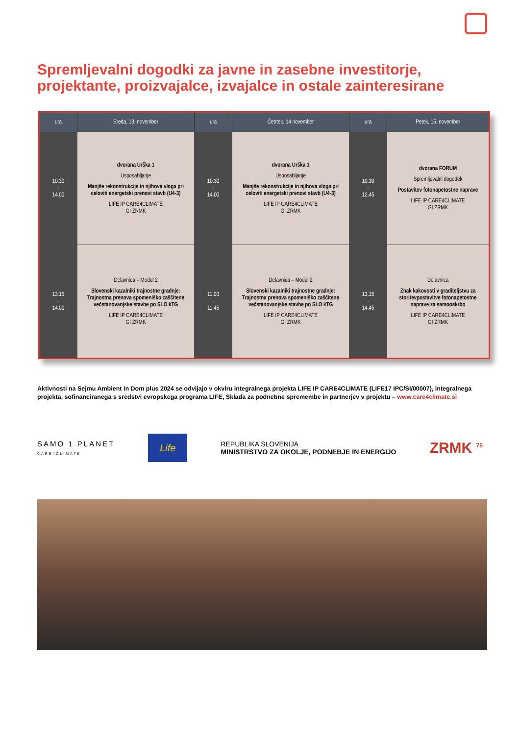Spremljevalni dogodki za javne in zasebne investitorje,
projektante, proizvajalce, izvajalce in ostale zainteresirane
| ura | Sreda, 13. november | ura | Četrtek, 14 november | ura | Petek, 15. november |
| --- | --- | --- | --- | --- | --- |
| 10.30 - 14.00 | dvorana Urška 1 Usposabljanje Manjše rekonstrukcije in njihova vloga pri celoviti energetski prenovi stavb (U4-3) LIFE IP CARE4CLIMATE GI ZRMK | 10.30 - 14.00 | dvorana Urška 1 Usposabljanje Manjše rekonstrukcije in njihova vloga pri celoviti energetski prenovi stavb (U4-3) LIFE IP CARE4CLIMATE GI ZRMK | 10.30 - 12.45 | dvorana FORUM Spremljevalni dogodek Postavitev fotonapetostne naprave LIFE IP CARE4CLIMATE GI ZRMK |
| 13.15 - 14.00 | Delavnica – Modul 2 Slovenski kazalniki trajnostne gradnje: Trajnostna prenova spomeniško zaščitene večstanovanjske stavbe po SLO kTG LIFE IP CARE4CLIMATE GI ZRMK | 11.00 - 11.45 | Delavnica – Modul 2 Slovenski kazalniki trajnostne gradnje: Trajnostna prenova spomeniško zaščitene večstanovanjske stavbe po SLO kTG LIFE IP CARE4CLIMATE GI ZRMK | 13.15 - 14.45 | Delavnica Znak kakovosti v graditeljstvu za storitevpostavitve fotonapetostne naprave za samooskrbo LIFE IP CARE4CLIMATE GI ZRMK |
Aktivnosti na Sejmu Ambient in Dom plus 2024 se odvijajo v okviru integralnega projekta LIFE IP CARE4CLIMATE (LIFE17 IPC/SI/00007), integralnega projekta, sofinanciranega s sredstvi evropskega programa LIFE, Sklada za podnebne spremembe in partnerjev v projektu – www.care4climate.si
SAMO 1 PLANET
CARE4CLIMATE
Life
REPUBLIKA SLOVENIJA
MINISTRSTVO ZA OKOLJE, PODNEBJE IN ENERGIJO
ZRMK <sup>75</sup>